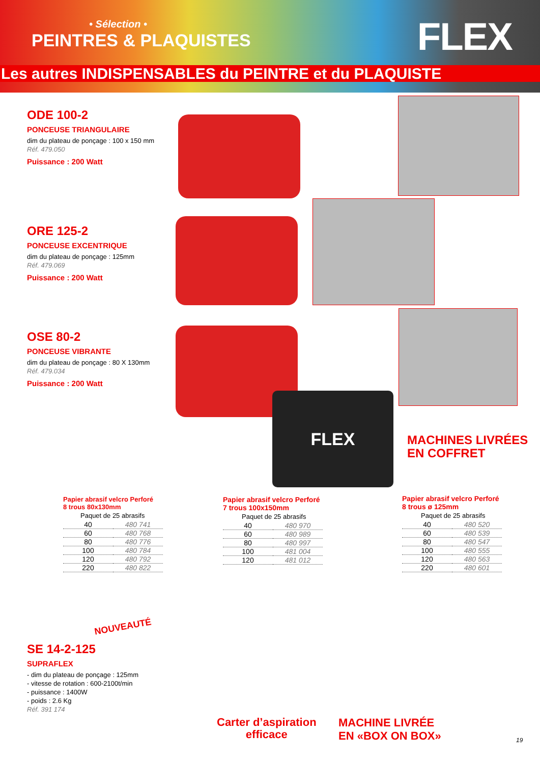• Sélection •
PEINTRES & PLAQUISTES FLEX
Les autres INDISPENSABLES du PEINTRE et du PLAQUISTE
ODE 100-2
PONCEUSE TRIANGULAIRE
dim du plateau de ponçage : 100 x 150 mm
Réf. 479.050
Puissance : 200 Watt
ORE 125-2
PONCEUSE EXCENTRIQUE
dim du plateau de ponçage : 125mm
Réf. 479.069
Puissance : 200 Watt
OSE 80-2
PONCEUSE VIBRANTE
dim du plateau de ponçage : 80 X 130mm
Réf. 479.034
Puissance : 200 Watt
FLEX
MACHINES LIVRÉES
EN COFFRET
Papier abrasif velcro Perforé
8 trous 80x130mm
Paquet de 25 abrasifs
| 40 | 480 741 |
| 60 | 480 768 |
| 80 | 480 776 |
| 100 | 480 784 |
| 120 | 480 792 |
| 220 | 480 822 |
Papier abrasif velcro Perforé
7 trous 100x150mm
Paquet de 25 abrasifs
| 40 | 480 970 |
| 60 | 480 989 |
| 80 | 480 997 |
| 100 | 481 004 |
| 120 | 481 012 |
Papier abrasif velcro Perforé
8 trous ø 125mm
Paquet de 25 abrasifs
| 40 | 480 520 |
| 60 | 480 539 |
| 80 | 480 547 |
| 100 | 480 555 |
| 120 | 480 563 |
| 220 | 480 601 |
NOUVEAUTÉ
SE 14-2-125
SUPRAFLEX
- dim du plateau de ponçage : 125mm
- vitesse de rotation : 600-2100t/min
- puissance : 1400W
- poids : 2.6 Kg
Réf. 391 174
Carter d’aspiration
efficace
MACHINE LIVRÉE
EN «BOX ON BOX»
19